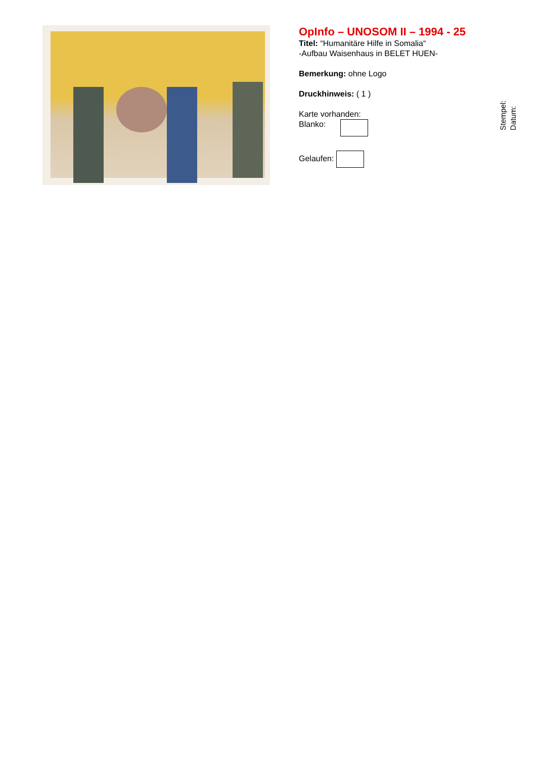OpInfo – UNOSOM II – 1994 - 25
Titel: “Humanitäre Hilfe in Somalia“
-Aufbau Waisenhaus in BELET HUEN-
Bemerkung: ohne Logo
Druckhinweis: ( 1 )
Karte vorhanden:
Blanko:
Gelaufen:
Stempel:
Datum: